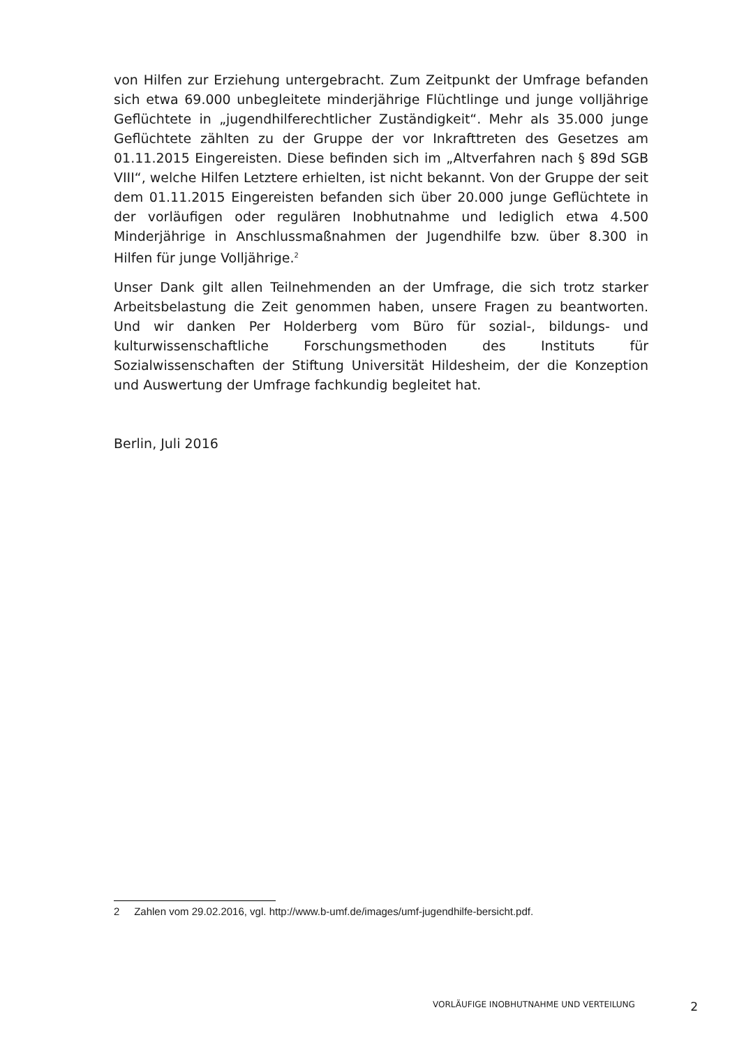von Hilfen zur Erziehung untergebracht. Zum Zeitpunkt der Umfrage befanden sich etwa 69.000 unbegleitete minderjährige Flüchtlinge und junge volljährige Geflüchtete in „jugendhilferechtlicher Zuständigkeit“. Mehr als 35.000 junge Geflüchtete zählten zu der Gruppe der vor Inkrafttreten des Gesetzes am 01.11.2015 Eingereisten. Diese befinden sich im „Altverfahren nach § 89d SGB VIII“, welche Hilfen Letztere erhielten, ist nicht bekannt. Von der Gruppe der seit dem 01.11.2015 Eingereisten befanden sich über 20.000 junge Geflüchtete in der vorläufigen oder regulären Inobhutnahme und lediglich etwa 4.500 Minderjährige in Anschlussmaßnahmen der Jugendhilfe bzw. über 8.300 in Hilfen für junge Volljährige.<sup>2</sup>
Unser Dank gilt allen Teilnehmenden an der Umfrage, die sich trotz starker Arbeitsbelastung die Zeit genommen haben, unsere Fragen zu beantworten. Und wir danken Per Holderberg vom Büro für sozial-, bildungs- und kulturwissenschaftliche Forschungsmethoden des Instituts für Sozialwissenschaften der Stiftung Universität Hildesheim, der die Konzeption und Auswertung der Umfrage fachkundig begleitet hat.
Berlin, Juli 2016
2 Zahlen vom 29.02.2016, vgl. http://www.b-umf.de/images/umf-jugendhilfe-bersicht.pdf.
VORLÄUFIGE INOBHUTNAHME UND VERTEILUNG 2